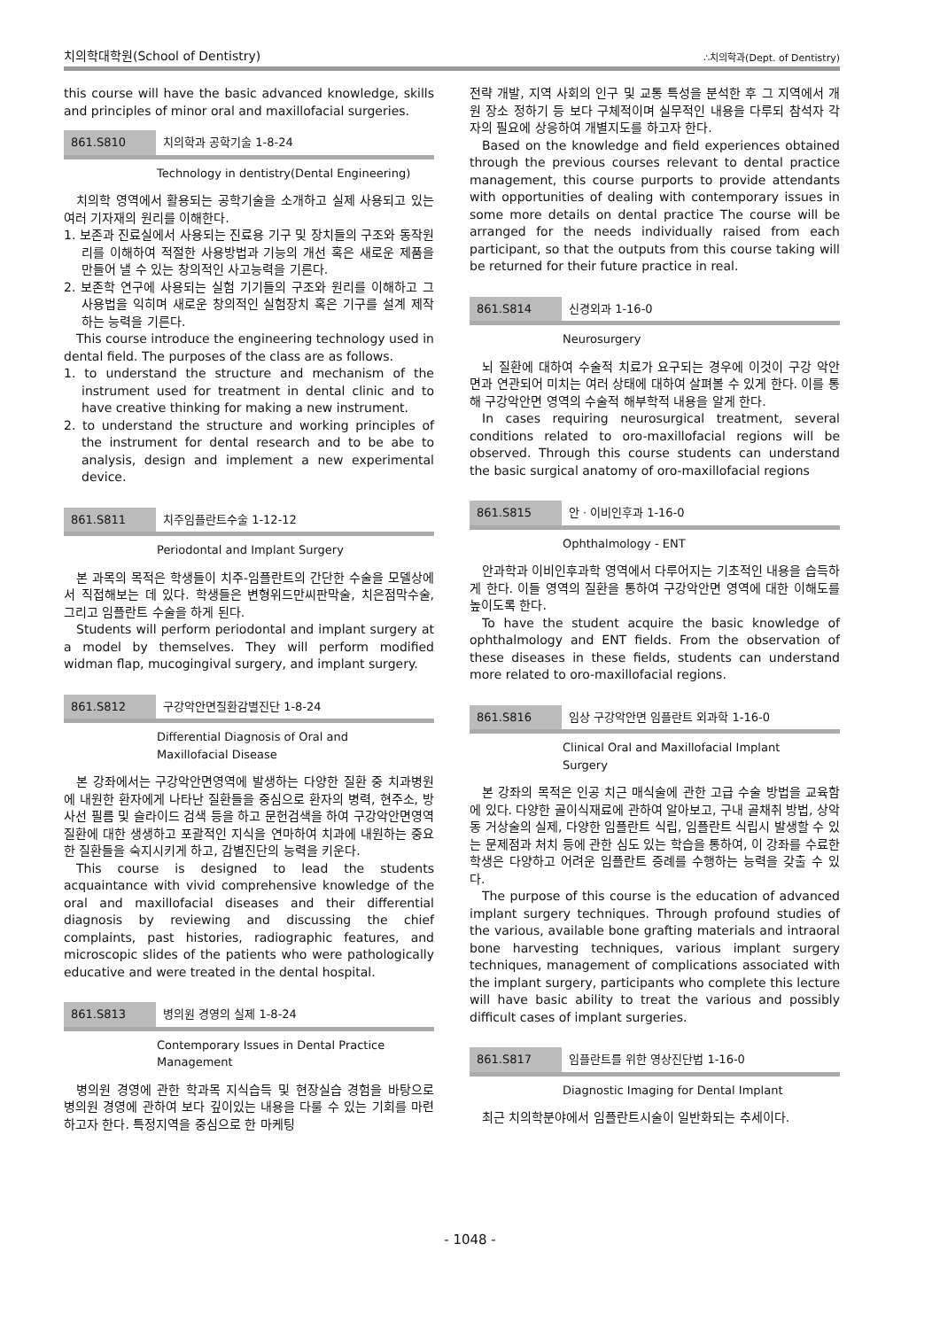치의학대학원(School of Dentistry) ∴치의학과(Dept. of Dentistry)
this course will have the basic advanced knowledge, skills and principles of minor oral and maxillofacial surgeries.
861.S810 치의학과 공학기술 1-8-24
Technology in dentistry(Dental Engineering)
치의학 영역에서 활용되는 공학기술을 소개하고 실제 사용되고 있는 여러 기자재의 원리를 이해한다.
1. 보존과 진료실에서 사용되는 진료용 기구 및 장치들의 구조와 동작원리를 이해하여 적절한 사용방법과 기능의 개선 혹은 새로운 제품을 만들어 낼 수 있는 창의적인 사고능력을 기른다.
2. 보존학 연구에 사용되는 실험 기기들의 구조와 원리를 이해하고 그 사용법을 익히며 새로운 창의적인 실험장치 혹은 기구를 설계 제작하는 능력을 기른다.
This course introduce the engineering technology used in dental field. The purposes of the class are as follows.
1. to understand the structure and mechanism of the instrument used for treatment in dental clinic and to have creative thinking for making a new instrument.
2. to understand the structure and working principles of the instrument for dental research and to be abe to analysis, design and implement a new experimental device.
861.S811 치주임플란트수술 1-12-12
Periodontal and Implant Surgery
본 과목의 목적은 학생들이 치주-임플란트의 간단한 수술을 모델상에서 직접해보는 데 있다. 학생들은 변형위드만씨판막술, 치은점막수술, 그리고 임플란트 수술을 하게 된다.
Students will perform periodontal and implant surgery at a model by themselves. They will perform modified widman flap, mucogingival surgery, and implant surgery.
861.S812 구강악안면질환감별진단 1-8-24
Differential Diagnosis of Oral and
Maxillofacial Disease
본 강좌에서는 구강악안면영역에 발생하는 다양한 질환 중 치과병원에 내원한 환자에게 나타난 질환들을 중심으로 환자의 병력, 현주소, 방사선 필름 및 슬라이드 검색 등을 하고 문헌검색을 하여 구강악안면영역 질환에 대한 생생하고 포괄적인 지식을 연마하여 치과에 내원하는 중요한 질환들을 숙지시키게 하고, 감별진단의 능력을 키운다.
This course is designed to lead the students acquaintance with vivid comprehensive knowledge of the oral and maxillofacial diseases and their differential diagnosis by reviewing and discussing the chief complaints, past histories, radiographic features, and microscopic slides of the patients who were pathologically educative and were treated in the dental hospital.
861.S813 병의원 경영의 실제 1-8-24
Contemporary Issues in Dental Practice
Management
병의원 경영에 관한 학과목 지식습득 및 현장실습 경험을 바탕으로 병의원 경영에 관하여 보다 깊이있는 내용을 다룰 수 있는 기회를 마련하고자 한다. 특정지역을 중심으로 한 마케팅
전략 개발, 지역 사회의 인구 및 교통 특성을 분석한 후 그 지역에서 개원 장소 정하기 등 보다 구체적이며 실무적인 내용을 다루되 참석자 각자의 필요에 상응하여 개별지도를 하고자 한다.
Based on the knowledge and field experiences obtained through the previous courses relevant to dental practice management, this course purports to provide attendants with opportunities of dealing with contemporary issues in some more details on dental practice The course will be arranged for the needs individually raised from each participant, so that the outputs from this course taking will be returned for their future practice in real.
861.S814 신경외과 1-16-0
Neurosurgery
뇌 질환에 대하여 수술적 치료가 요구되는 경우에 이것이 구강 악안면과 연관되어 미치는 여러 상태에 대하여 살펴볼 수 있게 한다. 이를 통해 구강악안면 영역의 수술적 해부학적 내용을 알게 한다.
In cases requiring neurosurgical treatment, several conditions related to oro-maxillofacial regions will be observed. Through this course students can understand the basic surgical anatomy of oro-maxillofacial regions
861.S815 안ㆍ이비인후과 1-16-0
Ophthalmology - ENT
안과학과 이비인후과학 영역에서 다루어지는 기초적인 내용을 습득하게 한다. 이들 영역의 질환을 통하여 구강악안면 영역에 대한 이해도를 높이도록 한다.
To have the student acquire the basic knowledge of ophthalmology and ENT fields. From the observation of these diseases in these fields, students can understand more related to oro-maxillofacial regions.
861.S816 임상 구강악안면 임플란트 외과학 1-16-0
Clinical Oral and Maxillofacial Implant
Surgery
본 강좌의 목적은 인공 치근 매식술에 관한 고급 수술 방법을 교육함에 있다. 다양한 골이식재료에 관하여 알아보고, 구내 골채취 방법, 상악동 거상술의 실제, 다양한 임플란트 식립, 임플란트 식립시 발생할 수 있는 문제점과 처치 등에 관한 심도 있는 학습을 통하여, 이 강좌를 수료한 학생은 다양하고 어려운 임플란트 증례를 수행하는 능력을 갖출 수 있다.
The purpose of this course is the education of advanced implant surgery techniques. Through profound studies of the various, available bone grafting materials and intraoral bone harvesting techniques, various implant surgery techniques, management of complications associated with the implant surgery, participants who complete this lecture will have basic ability to treat the various and possibly difficult cases of implant surgeries.
861.S817 임플란트를 위한 영상진단법 1-16-0
Diagnostic Imaging for Dental Implant
최근 치의학분야에서 임플란트시술이 일반화되는 추세이다.
- 1048 -